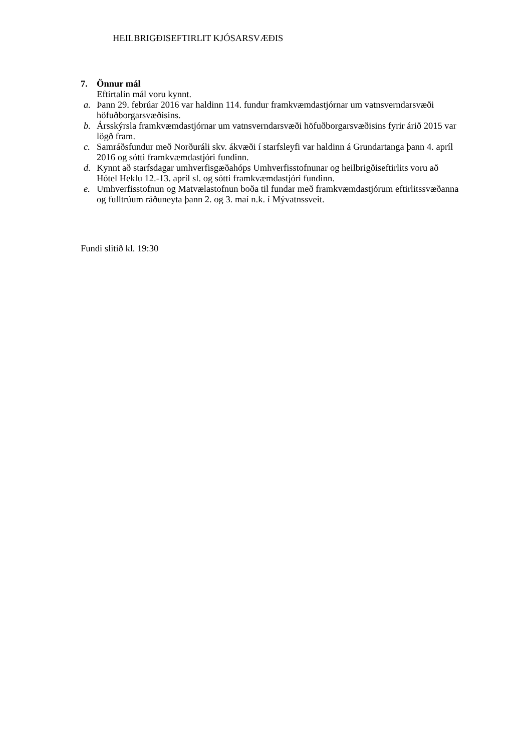HEILBRIGÐISEFTIRLIT KJÓSARSVÆÐIS
7. Önnur mál
Eftirtalin mál voru kynnt.
a. Þann 29. febrúar 2016 var haldinn 114. fundur framkvæmdastjórnar um vatnsverndarsvæði höfuðborgarsvæðisins.
b. Ársskýrsla framkvæmdastjórnar um vatnsverndarsvæði höfuðborgarsvæðisins fyrir árið 2015 var lögð fram.
c. Samráðsfundur með Norðuráli skv. ákvæði í starfsleyfi var haldinn á Grundartanga þann 4. apríl 2016 og sótti framkvæmdastjóri fundinn.
d. Kynnt að starfsdagar umhverfisgæðahóps Umhverfisstofnunar og heilbrigðiseftirlits voru að Hótel Heklu 12.-13. apríl sl. og sótti framkvæmdastjóri fundinn.
e. Umhverfisstofnun og Matvælastofnun boða til fundar með framkvæmdastjórum eftirlitssvæðanna og fulltrúum ráðuneyta þann 2. og 3. maí n.k. í Mývatnssveit.
Fundi slitið kl. 19:30